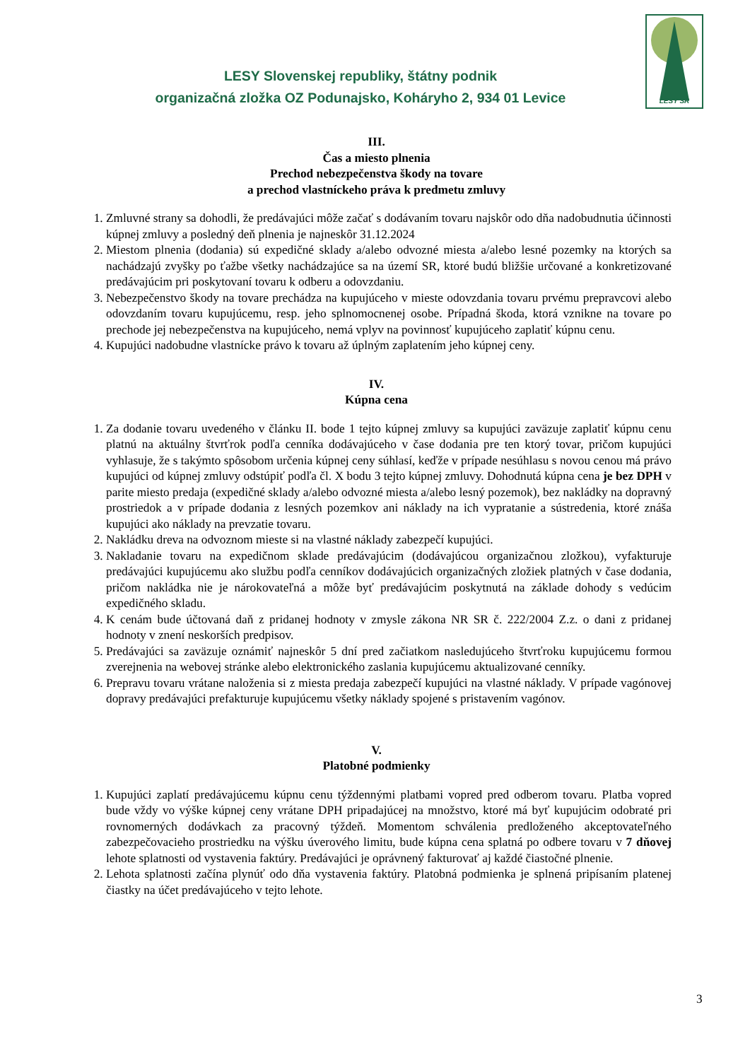LESY Slovenskej republiky, štátny podnik
organizačná zložka OZ Podunajsko, Koháryho 2, 934 01 Levice
LESY SR
III.
Čas a miesto plnenia
Prechod nebezpečenstva škody na tovare
a prechod vlastníckeho práva k predmetu zmluvy
1. Zmluvné strany sa dohodli, že predávajúci môže začať s dodávaním tovaru najskôr odo dňa nadobudnutia účinnosti kúpnej zmluvy a posledný deň plnenia je najneskôr 31.12.2024
2. Miestom plnenia (dodania) sú expedičné sklady a/alebo odvozné miesta a/alebo lesné pozemky na ktorých sa nachádzajú zvyšky po ťažbe všetky nachádzajúce sa na území SR, ktoré budú bližšie určované a konkretizované predávajúcim pri poskytovaní tovaru k odberu a odovzdaniu.
3. Nebezpečenstvo škody na tovare prechádza na kupujúceho v mieste odovzdania tovaru prvému prepravcovi alebo odovzdaním tovaru kupujúcemu, resp. jeho splnomocnenej osobe. Prípadná škoda, ktorá vznikne na tovare po prechode jej nebezpečenstva na kupujúceho, nemá vplyv na povinnosť kupujúceho zaplatiť kúpnu cenu.
4. Kupujúci nadobudne vlastnícke právo k tovaru až úplným zaplatením jeho kúpnej ceny.
IV.
Kúpna cena
1. Za dodanie tovaru uvedeného v článku II. bode 1 tejto kúpnej zmluvy sa kupujúci zaväzuje zaplatiť kúpnu cenu platnú na aktuálny štvrťrok podľa cenníka dodávajúceho v čase dodania pre ten ktorý tovar, pričom kupujúci vyhlasuje, že s takýmto spôsobom určenia kúpnej ceny súhlasí, keďže v prípade nesúhlasu s novou cenou má právo kupujúci od kúpnej zmluvy odstúpiť podľa čl. X bodu 3 tejto kúpnej zmluvy. Dohodnutá kúpna cena je bez DPH v parite miesto predaja (expedičné sklady a/alebo odvozné miesta a/alebo lesný pozemok), bez nakládky na dopravný prostriedok a v prípade dodania z lesných pozemkov ani náklady na ich vypratanie a sústredenia, ktoré znáša kupujúci ako náklady na prevzatie tovaru.
2. Nakládku dreva na odvoznom mieste si na vlastné náklady zabezpečí kupujúci.
3. Nakladanie tovaru na expedičnom sklade predávajúcim (dodávajúcou organizačnou zložkou), vyfakturuje predávajúci kupujúcemu ako službu podľa cenníkov dodávajúcich organizačných zložiek platných v čase dodania, pričom nakládka nie je nárokovateľná a môže byť predávajúcim poskytnutá na základe dohody s vedúcim expedičného skladu.
4. K cenám bude účtovaná daň z pridanej hodnoty v zmysle zákona NR SR č. 222/2004 Z.z. o dani z pridanej hodnoty v znení neskorších predpisov.
5. Predávajúci sa zaväzuje oznámiť najneskôr 5 dní pred začiatkom nasledujúceho štvrťroku kupujúcemu formou zverejnenia na webovej stránke alebo elektronického zaslania kupujúcemu aktualizované cenníky.
6. Prepravu tovaru vrátane naloženia si z miesta predaja zabezpečí kupujúci na vlastné náklady. V prípade vagónovej dopravy predávajúci prefakturuje kupujúcemu všetky náklady spojené s pristavením vagónov.
V.
Platobné podmienky
1. Kupujúci zaplatí predávajúcemu kúpnu cenu týždennými platbami vopred pred odberom tovaru. Platba vopred bude vždy vo výške kúpnej ceny vrátane DPH pripadajúcej na množstvo, ktoré má byť kupujúcim odobraté pri rovnomerných dodávkach za pracovný týždeň. Momentom schválenia predloženého akceptovateľného zabezpečovacieho prostriedku na výšku úverového limitu, bude kúpna cena splatná po odbere tovaru v 7 dňovej lehote splatnosti od vystavenia faktúry. Predávajúci je oprávnený fakturovať aj každé čiastočné plnenie.
2. Lehota splatnosti začína plynúť odo dňa vystavenia faktúry. Platobná podmienka je splnená pripísaním platenej čiastky na účet predávajúceho v tejto lehote.
3